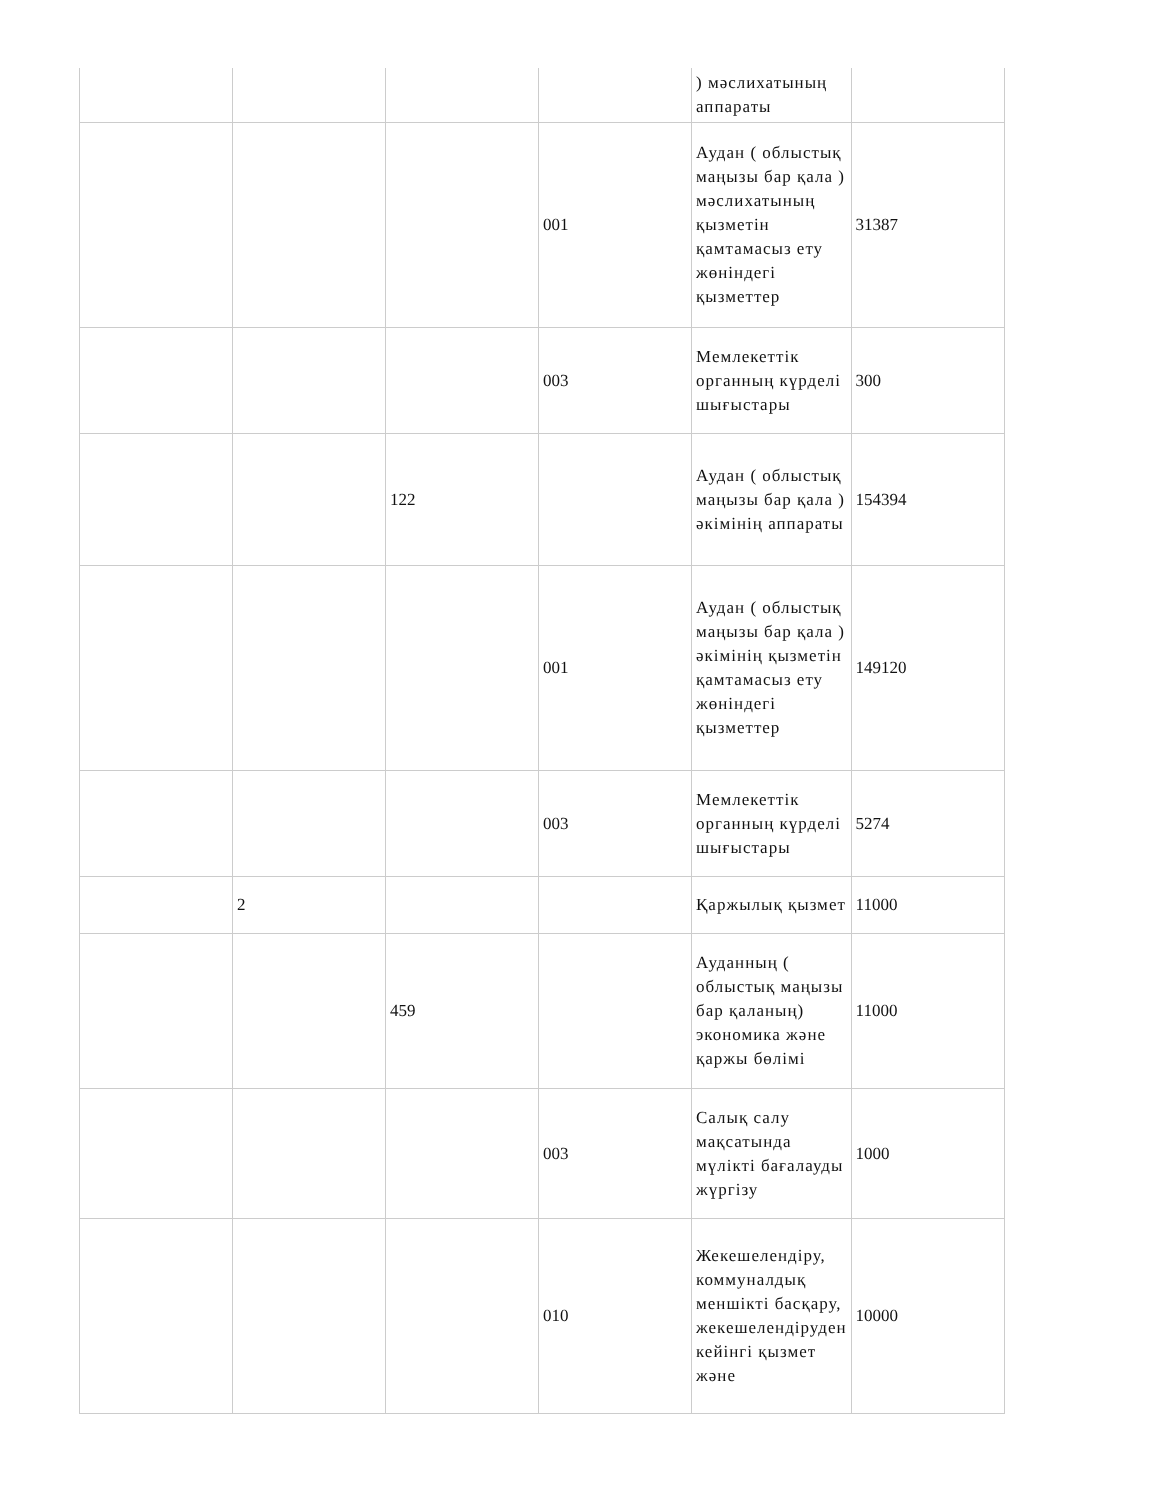| | | | | ) мәслихатының аппараты | |
| | | | 001 | Аудан ( облыстық маңызы бар қала ) мәслихатының қызметін қамтамасыз ету жөніндегі қызметтер | 31387 |
| | | | 003 | Мемлекеттік органның күрделі шығыстары | 300 |
| | | 122 | | Аудан ( облыстық маңызы бар қала ) әкімінің аппараты | 154394 |
| | | | 001 | Аудан ( облыстық маңызы бар қала ) әкімінің қызметін қамтамасыз ету жөніндегі қызметтер | 149120 |
| | | | 003 | Мемлекеттік органның күрделі шығыстары | 5274 |
| | 2 | | | Қаржылық қызмет | 11000 |
| | | 459 | | Ауданның ( облыстық маңызы бар қаланың) экономика және қаржы бөлімі | 11000 |
| | | | 003 | Салық салу мақсатында мүлікті бағалауды жүргізу | 1000 |
| | | | 010 | Жекешелендіру, коммуналдық меншікті басқару, жекешелендіруден кейінгі қызмет және | 10000 |